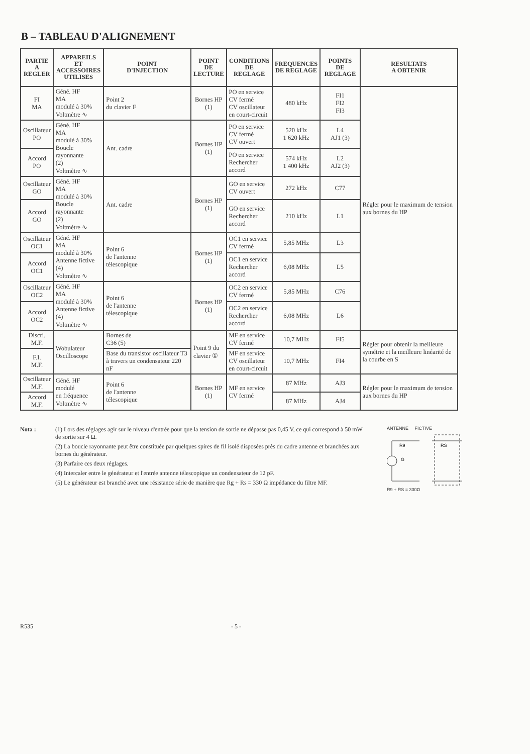B – TABLEAU D'ALIGNEMENT
| PARTIE A REGLER | APPAREILS ET ACCESSOIRES UTILISES | POINT D'INJECTION | POINT DE LECTURE | CONDITIONS DE REGLAGE | FREQUENCES DE REGLAGE | POINTS DE REGLAGE | RESULTATS A OBTENIR |
| --- | --- | --- | --- | --- | --- | --- | --- |
| FI MA | Géné. HF MA modulé à 30% Voltmètre ∿ | Point 2 du clavier F | Bornes HP (1) | PO en service CV fermé CV oscillateur en court-circuit | 480 kHz | FI1 FI2 FI3 | Régler pour le maximum de tension aux bornes du HP |
| Oscillateur PO | Géné. HF MA modulé à 30% Boucle rayonnante (2) Voltmètre ∿ | Ant. cadre | Bornes HP (1) | PO en service CV fermé CV ouvert | 520 kHz 1 620 kHz | L4 AJ1 (3) | |
| Accord PO | | | | PO en service Rechercher accord | 574 kHz 1 400 kHz | L2 AJ2 (3) | |
| Oscillateur GO | Géné. HF MA modulé à 30% Boucle rayonnante (2) Voltmètre ∿ | Ant. cadre | Bornes HP (1) | GO en service CV ouvert | 272 kHz | C77 | |
| Accord GO | | | | GO en service Rechercher accord | 210 kHz | L1 | |
| Oscillateur OC1 | Géné. HF MA modulé à 30% Antenne fictive (4) Voltmètre ∿ | Point 6 de l'antenne télescopique | Bornes HP (1) | OC1 en service CV fermé | 5,85 MHz | L3 | |
| Accord OC1 | | | | OC1 en service Rechercher accord | 6,08 MHz | L5 | |
| Oscillateur OC2 | Géné. HF MA modulé à 30% Antenne fictive (4) Voltmètre ∿ | Point 6 de l'antenne télescopique | Bornes HP (1) | OC2 en service CV fermé | 5,85 MHz | C76 | |
| Accord OC2 | | | | OC2 en service Rechercher accord | 6,08 MHz | L6 | |
| Discri. M.F. | Wobulateur Oscilloscope | Bornes de C36 (5) | Point 9 du clavier ① | MF en service CV fermé | 10,7 MHz | FI5 | Régler pour obtenir la meilleure symétrie et la meilleure linéarité de la courbe en S |
| F.I. M.F. | | Base du transistor oscillateur T3 à travers un condensateur 220 nF | | MF en service CV oscillateur en court-circuit | 10,7 MHz | FI4 | |
| Oscillateur M.F. | Géné. HF modulé en fréquence Voltmètre ∿ | Point 6 de l'antenne télescopique | Bornes HP (1) | MF en service CV fermé | 87 MHz | AJ3 | Régler pour le maximum de tension aux bornes du HP |
| Accord M.F. | | | | | 87 MHz | AJ4 | |
Nota : (1) Lors des réglages agir sur le niveau d'entrée pour que la tension de sortie ne dépasse pas 0,45 V, ce qui correspond à 50 mW de sortie sur 4 Ω.
(2) La boucle rayonnante peut être constituée par quelques spires de fil isolé disposées près du cadre antenne et branchées aux bornes du générateur.
(3) Parfaire ces deux réglages.
(4) Intercaler entre le générateur et l'entrée antenne télescopique un condensateur de 12 pF.
(5) Le générateur est branché avec une résistance série de manière que Rg + Rs = 330 Ω impédance du filtre MF.
ANTENNE FICTIVE
R9
RS
G
R9 + RS = 330Ω
R535 - 5 -